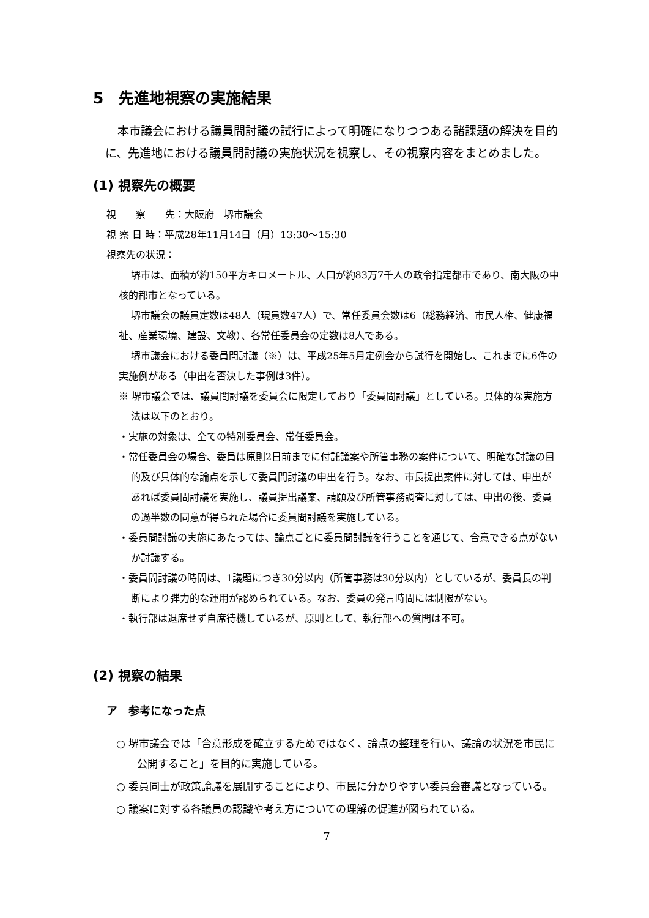5　先進地視察の実施結果
本市議会における議員間討議の試行によって明確になりつつある諸課題の解決を目的に、先進地における議員間討議の実施状況を視察し、その視察内容をまとめました。
(1) 視察先の概要
視　　察　　先：大阪府　堺市議会
視 察 日 時：平成28年11月14日（月）13:30～15:30
視察先の状況：
堺市は、面積が約150平方キロメートル、人口が約83万7千人の政令指定都市であり、南大阪の中核的都市となっている。
堺市議会の議員定数は48人（現員数47人）で、常任委員会数は6（総務経済、市民人権、健康福祉、産業環境、建設、文教）、各常任委員会の定数は8人である。
堺市議会における委員間討議（※）は、平成25年5月定例会から試行を開始し、これまでに6件の実施例がある（申出を否決した事例は3件）。
※ 堺市議会では、議員間討議を委員会に限定しており「委員間討議」としている。具体的な実施方法は以下のとおり。
・実施の対象は、全ての特別委員会、常任委員会。
・常任委員会の場合、委員は原則2日前までに付託議案や所管事務の案件について、明確な討議の目的及び具体的な論点を示して委員間討議の申出を行う。なお、市長提出案件に対しては、申出があれば委員間討議を実施し、議員提出議案、請願及び所管事務調査に対しては、申出の後、委員の過半数の同意が得られた場合に委員間討議を実施している。
・委員間討議の実施にあたっては、論点ごとに委員間討議を行うことを通じて、合意できる点がないか討議する。
・委員間討議の時間は、1議題につき30分以内（所管事務は30分以内）としているが、委員長の判断により弾力的な運用が認められている。なお、委員の発言時間には制限がない。
・執行部は退席せず自席待機しているが、原則として、執行部への質問は不可。
(2) 視察の結果
ア　参考になった点
○ 堺市議会では「合意形成を確立するためではなく、論点の整理を行い、議論の状況を市民に公開すること」を目的に実施している。
○ 委員同士が政策論議を展開することにより、市民に分かりやすい委員会審議となっている。
○ 議案に対する各議員の認識や考え方についての理解の促進が図られている。
7